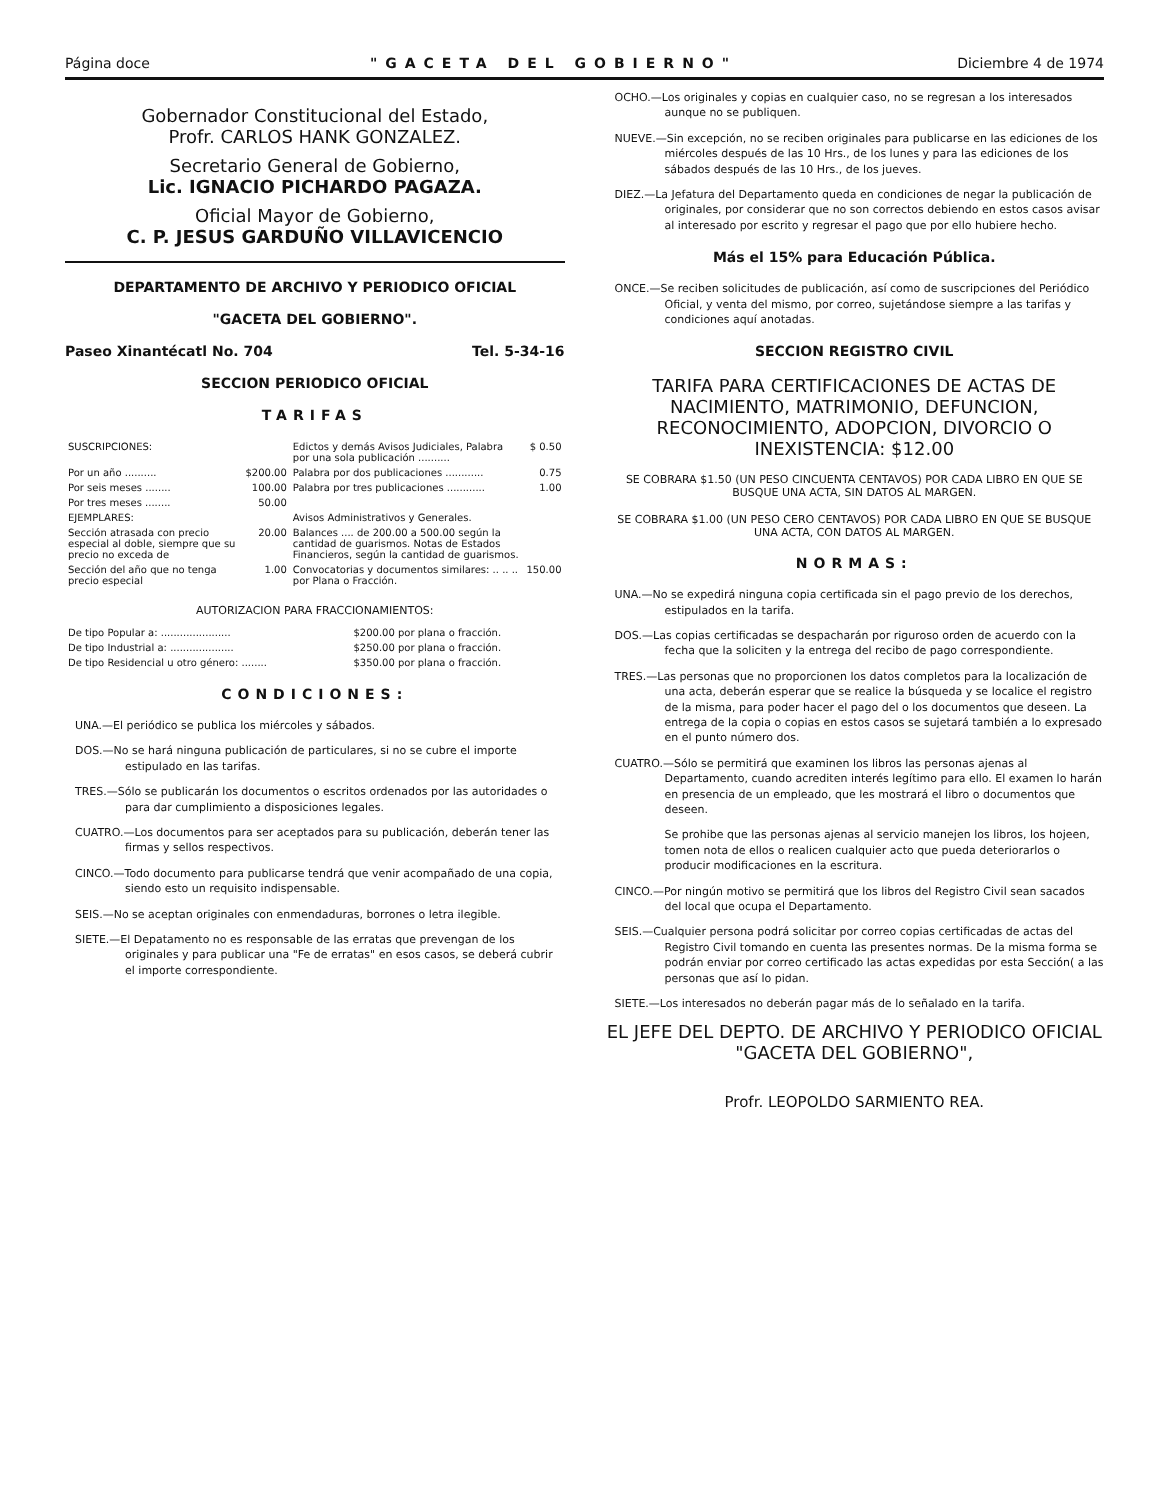Página doce "GACETA DEL GOBIERNO" Diciembre 4 de 1974
Gobernador Constitucional del Estado,
Profr. CARLOS HANK GONZALEZ.
Secretario General de Gobierno,
Lic. IGNACIO PICHARDO PAGAZA.
Oficial Mayor de Gobierno,
C. P. JESUS GARDUÑO VILLAVICENCIO
DEPARTAMENTO DE ARCHIVO Y PERIODICO OFICIAL
"GACETA DEL GOBIERNO".
Paseo Xinantécatl No. 704 Tel. 5-34-16
SECCION PERIODICO OFICIAL
TARIFAS
| SUSCRIPCIONES: | | Edictos y demás Avisos Judiciales, Palabra por una sola publicación .......... | $ 0.50 |
| Por un año .......... | $200.00 | Palabra por dos publicaciones ............ | 0.75 |
| Por seis meses ........ | 100.00 | Palabra por tres publicaciones ............ | 1.00 |
| Por tres meses ........ | 50.00 | | |
| EJEMPLARES: | | Avisos Administrativos y Generales. | |
| Sección atrasada con precio especial al doble, siempre que su precio no exceda de | 20.00 | Balances .... de 200.00 a 500.00 según la cantidad de guarismos. Notas de Estados Financieros, según la cantidad de guarismos. | |
| Sección del año que no tenga precio especial | 1.00 | Convocatorias y documentos similares: .. .. .. por Plana o Fracción. | 150.00 |
AUTORIZACION PARA FRACCIONAMIENTOS:
| De tipo Popular a: ...................... | $200.00 por plana o fracción. |
| De tipo Industrial a: .................... | $250.00 por plana o fracción. |
| De tipo Residencial u otro género: ........ | $350.00 por plana o fracción. |
CONDICIONES:
UNA.—El periódico se publica los miércoles y sábados.
DOS.—No se hará ninguna publicación de particulares, si no se cubre el importe estipulado en las tarifas.
TRES.—Sólo se publicarán los documentos o escritos ordenados por las autoridades o para dar cumplimiento a disposiciones legales.
CUATRO.—Los documentos para ser aceptados para su publicación, deberán tener las firmas y sellos respectivos.
CINCO.—Todo documento para publicarse tendrá que venir acompañado de una copia, siendo esto un requisito indispensable.
SEIS.—No se aceptan originales con enmendaduras, borrones o letra ilegible.
SIETE.—El Depatamento no es responsable de las erratas que prevengan de los originales y para publicar una "Fe de erratas" en esos casos, se deberá cubrir el importe correspondiente.
OCHO.—Los originales y copias en cualquier caso, no se regresan a los interesados aunque no se publiquen.
NUEVE.—Sin excepción, no se reciben originales para publicarse en las ediciones de los miércoles después de las 10 Hrs., de los lunes y para las ediciones de los sábados después de las 10 Hrs., de los jueves.
DIEZ.—La Jefatura del Departamento queda en condiciones de negar la publicación de originales, por considerar que no son correctos debiendo en estos casos avisar al interesado por escrito y regresar el pago que por ello hubiere hecho.
Más el 15% para Educación Pública.
ONCE.—Se reciben solicitudes de publicación, así como de suscripciones del Periódico Oficial, y venta del mismo, por correo, sujetándose siempre a las tarifas y condiciones aquí anotadas.
SECCION REGISTRO CIVIL
TARIFA PARA CERTIFICACIONES DE ACTAS DE NACIMIENTO, MATRIMONIO, DEFUNCION, RECONOCIMIENTO, ADOPCION, DIVORCIO O INEXISTENCIA: $12.00
SE COBRARA $1.50 (UN PESO CINCUENTA CENTAVOS) POR CADA LIBRO EN QUE SE BUSQUE UNA ACTA, SIN DATOS AL MARGEN.
SE COBRARA $1.00 (UN PESO CERO CENTAVOS) POR CADA LIBRO EN QUE SE BUSQUE UNA ACTA, CON DATOS AL MARGEN.
NORMAS:
UNA.—No se expedirá ninguna copia certificada sin el pago previo de los derechos, estipulados en la tarifa.
DOS.—Las copias certificadas se despacharán por riguroso orden de acuerdo con la fecha que la soliciten y la entrega del recibo de pago correspondiente.
TRES.—Las personas que no proporcionen los datos completos para la localización de una acta, deberán esperar que se realice la búsqueda y se localice el registro de la misma, para poder hacer el pago del o los documentos que deseen. La entrega de la copia o copias en estos casos se sujetará también a lo expresado en el punto número dos.
CUATRO.—Sólo se permitirá que examinen los libros las personas ajenas al Departamento, cuando acrediten interés legítimo para ello. El examen lo harán en presencia de un empleado, que les mostrará el libro o documentos que deseen.
Se prohibe que las personas ajenas al servicio manejen los libros, los hojeen, tomen nota de ellos o realicen cualquier acto que pueda deteriorarlos o producir modificaciones en la escritura.
CINCO.—Por ningún motivo se permitirá que los libros del Registro Civil sean sacados del local que ocupa el Departamento.
SEIS.—Cualquier persona podrá solicitar por correo copias certificadas de actas del Registro Civil tomando en cuenta las presentes normas. De la misma forma se podrán enviar por correo certificado las actas expedidas por esta Sección( a las personas que así lo pidan.
SIETE.—Los interesados no deberán pagar más de lo señalado en la tarifa.
EL JEFE DEL DEPTO. DE ARCHIVO Y PERIODICO OFICIAL
"GACETA DEL GOBIERNO",
Profr. LEOPOLDO SARMIENTO REA.